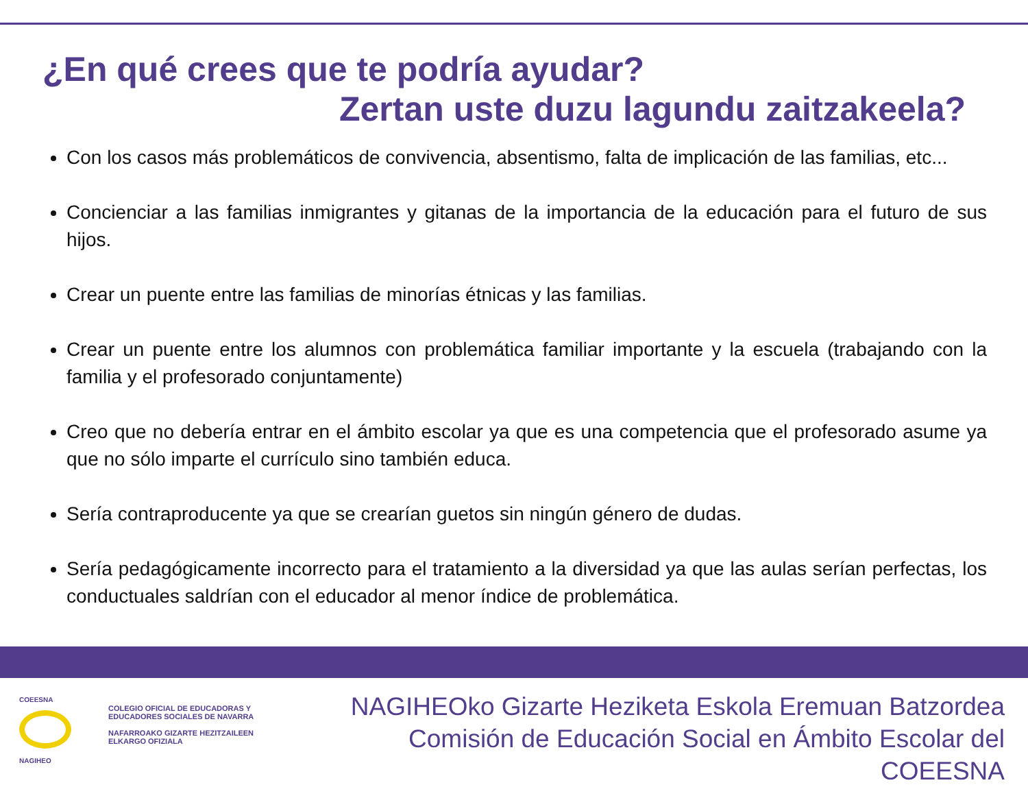¿En qué crees que te podría ayudar?
Zertan uste duzu lagundu zaitzakeela?
Con los casos más problemáticos de convivencia, absentismo, falta de implicación de las familias, etc...
Concienciar a las familias inmigrantes y gitanas de la importancia de la educación para el futuro de sus hijos.
Crear un puente entre las familias de minorías étnicas y las familias.
Crear un puente entre los alumnos con problemática familiar importante y la escuela (trabajando con la familia y el profesorado conjuntamente)
Creo que no debería entrar en el ámbito escolar ya que es una competencia que el profesorado asume ya que no sólo imparte el currículo sino también educa.
Sería contraproducente ya que se crearían guetos sin ningún género de dudas.
Sería pedagógicamente incorrecto para el tratamiento a la diversidad ya que las aulas serían perfectas, los conductuales saldrían con el educador al menor índice de problemática.
COEESNA
NAGIHEO
COLEGIO OFICIAL DE EDUCADORAS Y
EDUCADORES SOCIALES DE NAVARRA
NAFARROAKO GIZARTE HEZITZAILEEN
ELKARGO OFIZIALA
NAGIHEOko Gizarte Heziketa Eskola Eremuan Batzordea
Comisión de Educación Social en Ámbito Escolar del COEESNA